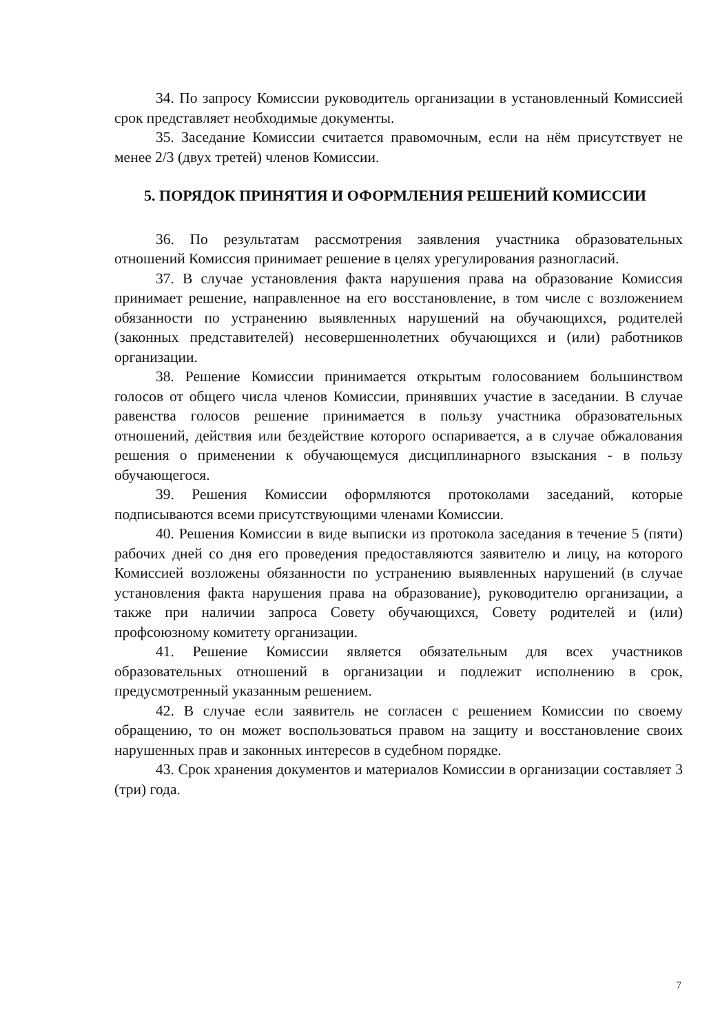34. По запросу Комиссии руководитель организации в установленный Комиссией срок представляет необходимые документы.
35. Заседание Комиссии считается правомочным, если на нём присутствует не менее 2/3 (двух третей) членов Комиссии.
5. ПОРЯДОК ПРИНЯТИЯ И ОФОРМЛЕНИЯ РЕШЕНИЙ КОМИССИИ
36. По результатам рассмотрения заявления участника образовательных отношений Комиссия принимает решение в целях урегулирования разногласий.
37. В случае установления факта нарушения права на образование Комиссия принимает решение, направленное на его восстановление, в том числе с возложением обязанности по устранению выявленных нарушений на обучающихся, родителей (законных представителей) несовершеннолетних обучающихся и (или) работников организации.
38. Решение Комиссии принимается открытым голосованием большинством голосов от общего числа членов Комиссии, принявших участие в заседании. В случае равенства голосов решение принимается в пользу участника образовательных отношений, действия или бездействие которого оспаривается, а в случае обжалования решения о применении к обучающемуся дисциплинарного взыскания - в пользу обучающегося.
39. Решения Комиссии оформляются протоколами заседаний, которые подписываются всеми присутствующими членами Комиссии.
40. Решения Комиссии в виде выписки из протокола заседания в течение 5 (пяти) рабочих дней со дня его проведения предоставляются заявителю и лицу, на которого Комиссией возложены обязанности по устранению выявленных нарушений (в случае установления факта нарушения права на образование), руководителю организации, а также при наличии запроса Совету обучающихся, Совету родителей и (или) профсоюзному комитету организации.
41. Решение Комиссии является обязательным для всех участников образовательных отношений в организации и подлежит исполнению в срок, предусмотренный указанным решением.
42. В случае если заявитель не согласен с решением Комиссии по своему обращению, то он может воспользоваться правом на защиту и восстановление своих нарушенных прав и законных интересов в судебном порядке.
43. Срок хранения документов и материалов Комиссии в организации составляет 3 (три) года.
7